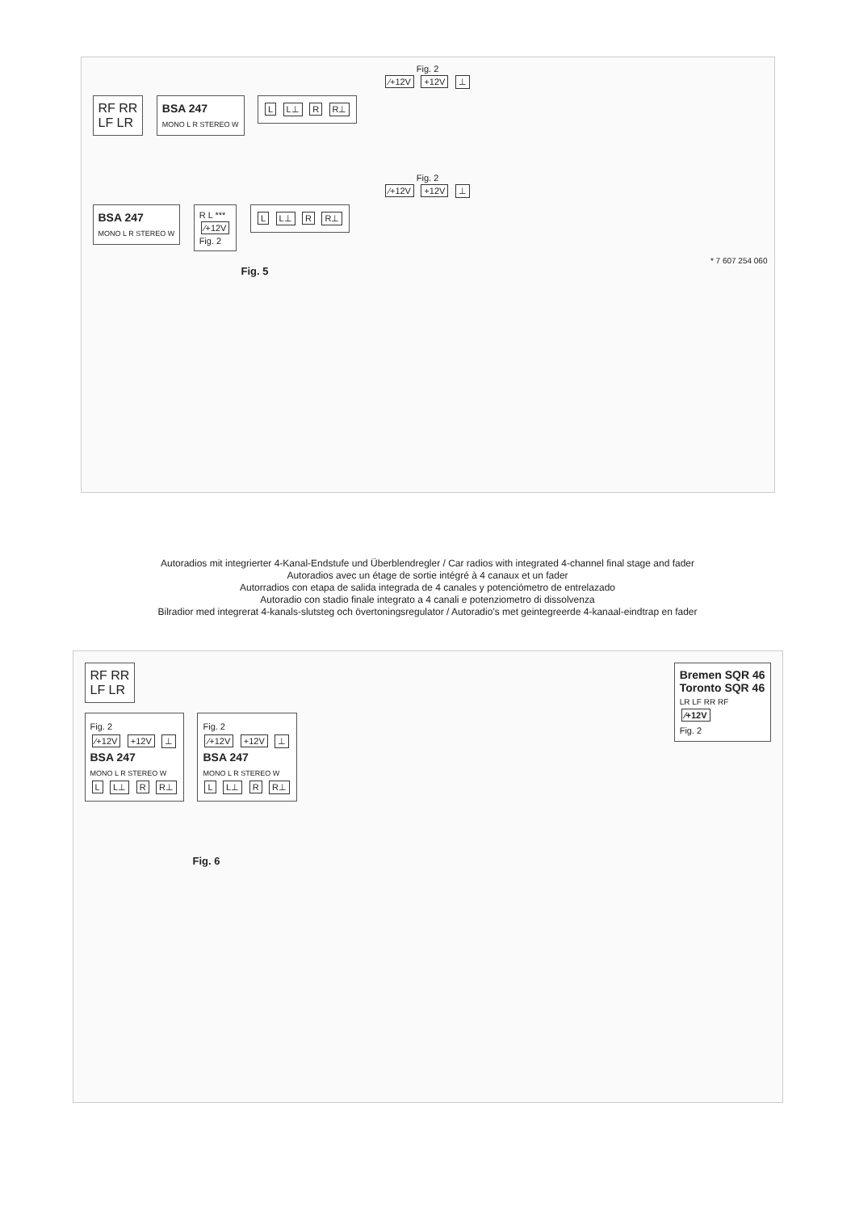Fig. 2
⁄+12V +12V ⊥
RF RR
LF LR
BSA 247
MONO L R STEREO W
L L⊥ R R⊥
Fig. 2
⁄+12V +12V ⊥
BSA 247
MONO L R STEREO W
R L ***
⁄+12V
Fig. 2
L L⊥ R R⊥
* 7 607 254 060
Fig. 5
Autoradios mit integrierter 4-Kanal-Endstufe und Überblendregler / Car radios with integrated 4-channel final stage and fader
Autoradios avec un étage de sortie intégré à 4 canaux et un fader
Autorradios con etapa de salida integrada de 4 canales y potenciómetro de entrelazado
Autoradio con stadio finale integrato a 4 canali e potenziometro di dissolvenza
Bilradior med integrerat 4-kanals-slutsteg och övertoningsregulator / Autoradio's met geintegreerde 4-kanaal-eindtrap en fader
RF RR
LF LR
Bremen SQR 46
Toronto SQR 46
LR LF RR RF
⁄+12V
Fig. 2
Fig. 2
⁄+12V +12V ⊥
BSA 247
MONO L R STEREO W
L L⊥ R R⊥
Fig. 2
⁄+12V +12V ⊥
BSA 247
MONO L R STEREO W
L L⊥ R R⊥
Fig. 6